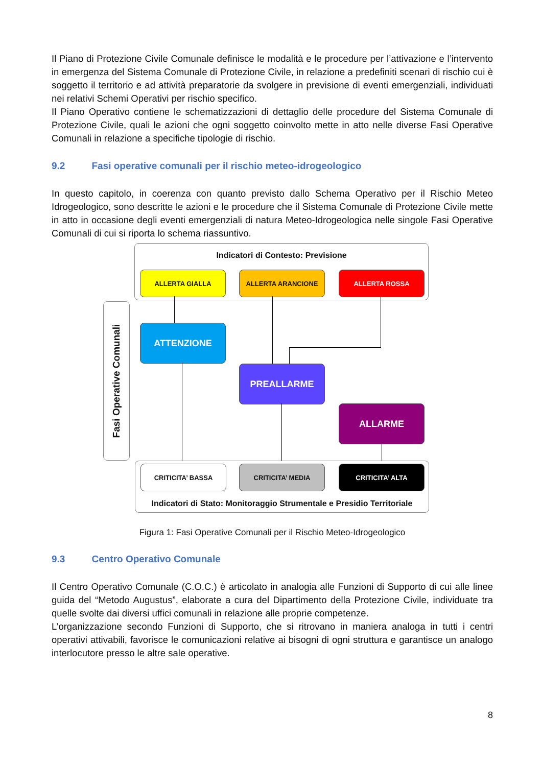Il Piano di Protezione Civile Comunale definisce le modalità e le procedure per l’attivazione e l’intervento in emergenza del Sistema Comunale di Protezione Civile, in relazione a predefiniti scenari di rischio cui è soggetto il territorio e ad attività preparatorie da svolgere in previsione di eventi emergenziali, individuati nei relativi Schemi Operativi per rischio specifico.
Il Piano Operativo contiene le schematizzazioni di dettaglio delle procedure del Sistema Comunale di Protezione Civile, quali le azioni che ogni soggetto coinvolto mette in atto nelle diverse Fasi Operative Comunali in relazione a specifiche tipologie di rischio.
9.2 Fasi operative comunali per il rischio meteo-idrogeologico
In questo capitolo, in coerenza con quanto previsto dallo Schema Operativo per il Rischio Meteo Idrogeologico, sono descritte le azioni e le procedure che il Sistema Comunale di Protezione Civile mette in atto in occasione degli eventi emergenziali di natura Meteo-Idrogeologica nelle singole Fasi Operative Comunali di cui si riporta lo schema riassuntivo.
Indicatori di Contesto: Previsione
ALLERTA GIALLA ALLERTA ARANCIONE ALLERTA ROSSA
Fasi Operative Comunali
ATTENZIONE
PREALLARME
ALLARME
Indicatori di Stato: Monitoraggio Strumentale e Presidio Territoriale
CRITICITA’ BASSA CRITICITA’ MEDIA CRITICITA’ ALTA
Figura 1: Fasi Operative Comunali per il Rischio Meteo-Idrogeologico
9.3 Centro Operativo Comunale
Il Centro Operativo Comunale (C.O.C.) è articolato in analogia alle Funzioni di Supporto di cui alle linee guida del “Metodo Augustus”, elaborate a cura del Dipartimento della Protezione Civile, individuate tra quelle svolte dai diversi uffici comunali in relazione alle proprie competenze.
L’organizzazione secondo Funzioni di Supporto, che si ritrovano in maniera analoga in tutti i centri operativi attivabili, favorisce le comunicazioni relative ai bisogni di ogni struttura e garantisce un analogo interlocutore presso le altre sale operative.
8